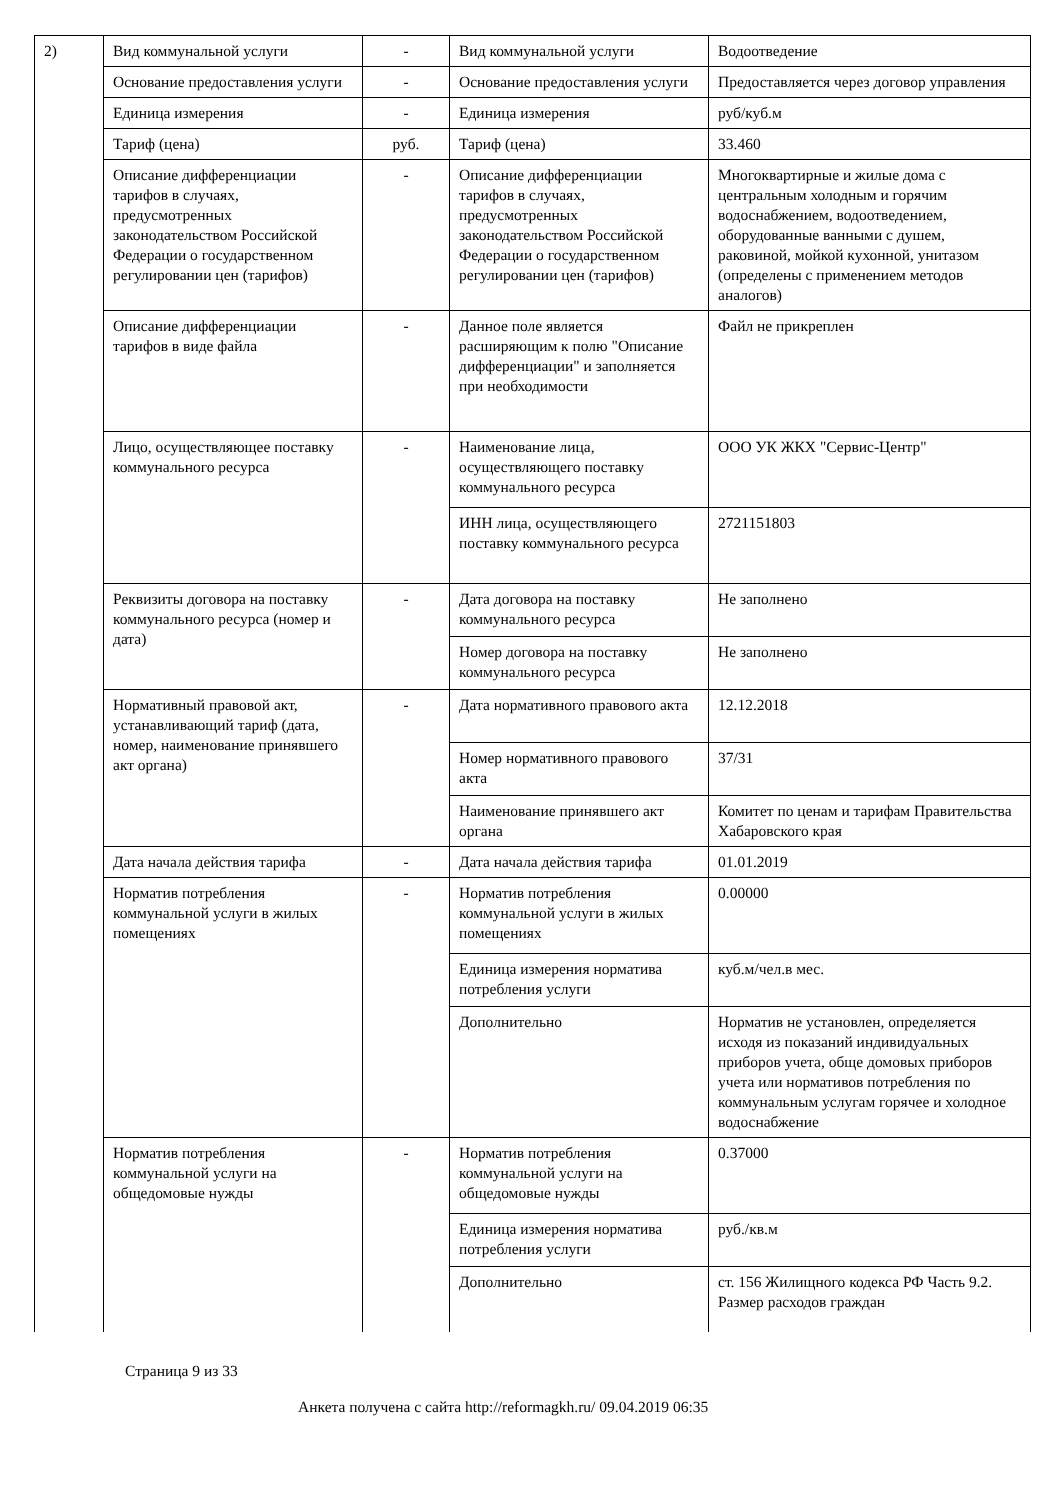| 2) | Вид коммунальной услуги | - | Вид коммунальной услуги | Водоотведение |
| | Основание предоставления услуги | - | Основание предоставления услуги | Предоставляется через договор управления |
| | Единица измерения | - | Единица измерения | руб/куб.м |
| | Тариф (цена) | руб. | Тариф (цена) | 33.460 |
| | Описание дифференциации тарифов в случаях, предусмотренных законодательством Российской Федерации о государственном регулировании цен (тарифов) | - | Описание дифференциации тарифов в случаях, предусмотренных законодательством Российской Федерации о государственном регулировании цен (тарифов) | Многоквартирные и жилые дома с центральным холодным и горячим водоснабжением, водоотведением, оборудованные ванными с душем, раковиной, мойкой кухонной, унитазом (определены с применением методов аналогов) |
| | Описание дифференциации тарифов в виде файла | - | Данное поле является расширяющим к полю "Описание дифференциации" и заполняется при необходимости | Файл не прикреплен |
| | Лицо, осуществляющее поставку коммунального ресурса | - | Наименование лица, осуществляющего поставку коммунального ресурса | ООО УК ЖКХ "Сервис-Центр" |
| | | | ИНН лица, осуществляющего поставку коммунального ресурса | 2721151803 |
| | Реквизиты договора на поставку коммунального ресурса (номер и дата) | - | Дата договора на поставку коммунального ресурса | Не заполнено |
| | | | Номер договора на поставку коммунального ресурса | Не заполнено |
| | Нормативный правовой акт, устанавливающий тариф (дата, номер, наименование принявшего акт органа) | - | Дата нормативного правового акта | 12.12.2018 |
| | | | Номер нормативного правового акта | 37/31 |
| | | | Наименование принявшего акт органа | Комитет по ценам и тарифам Правительства Хабаровского края |
| | Дата начала действия тарифа | - | Дата начала действия тарифа | 01.01.2019 |
| | Норматив потребления коммунальной услуги в жилых помещениях | - | Норматив потребления коммунальной услуги в жилых помещениях | 0.00000 |
| | | | Единица измерения норматива потребления услуги | куб.м/чел.в мес. |
| | | | Дополнительно | Норматив не установлен, определяется исходя из показаний индивидуальных приборов учета, обще домовых приборов учета или нормативов потребления по коммунальным услугам горячее и холодное водоснабжение |
| | Норматив потребления коммунальной услуги на общедомовые нужды | - | Норматив потребления коммунальной услуги на общедомовые нужды | 0.37000 |
| | | | Единица измерения норматива потребления услуги | руб./кв.м |
| | | | Дополнительно | ст. 156 Жилищного кодекса РФ Часть 9.2. Размер расходов граждан |
Страница 9 из 33
Анкета получена с сайта http://reformagkh.ru/ 09.04.2019 06:35